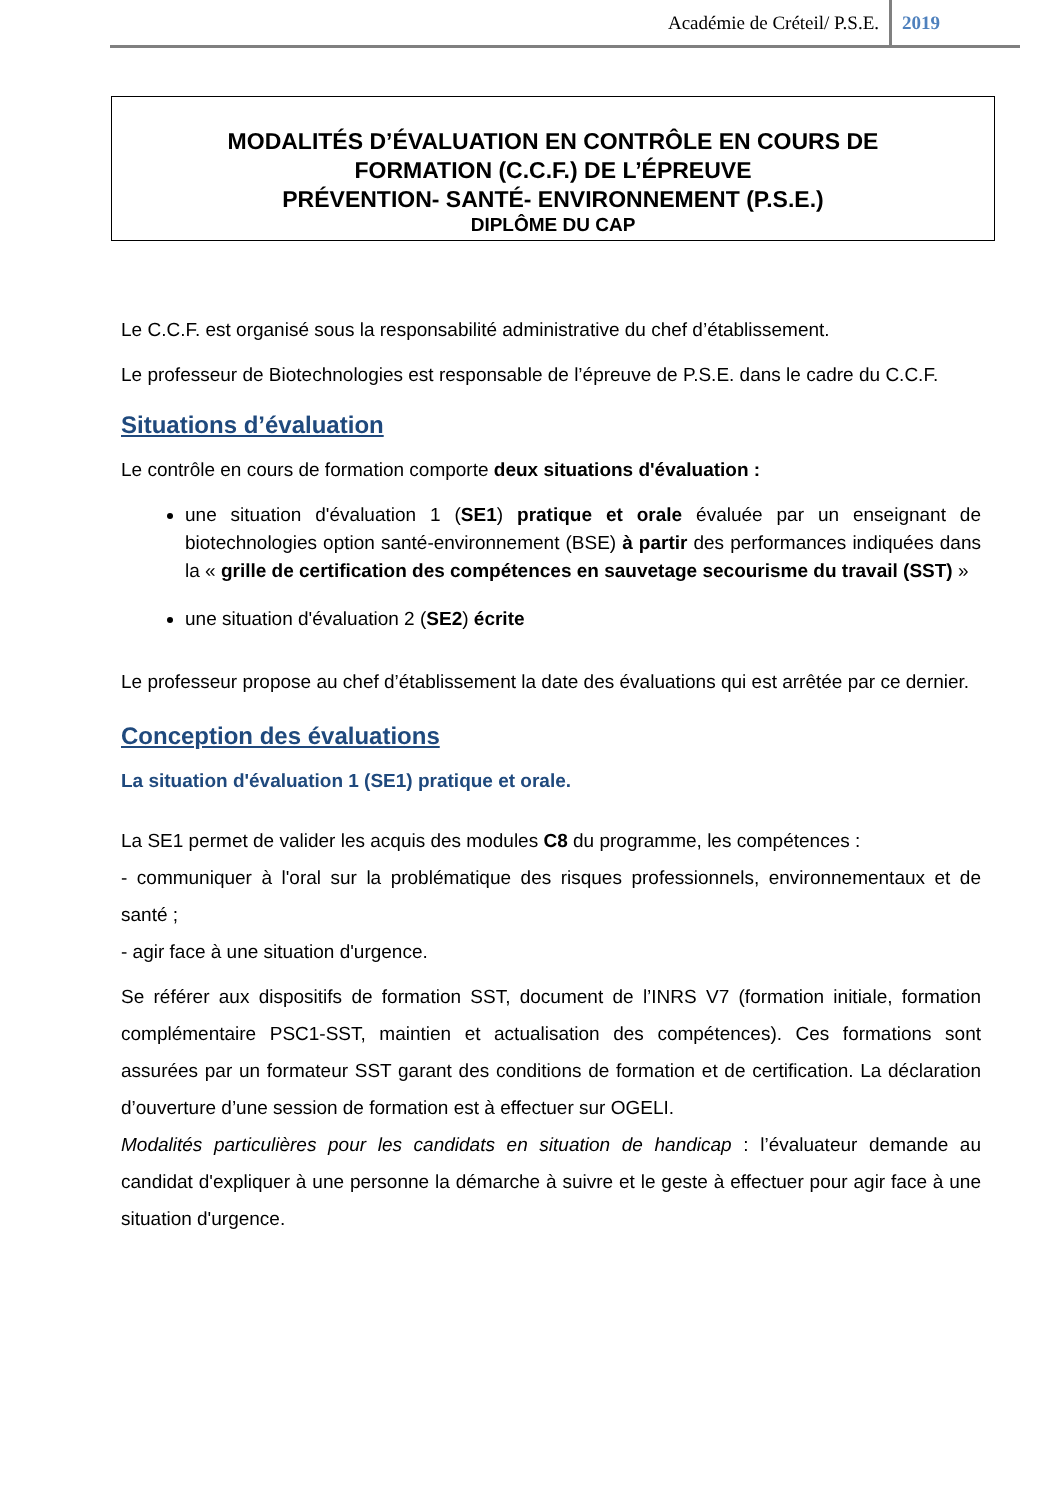Académie de Créteil/ P.S.E. 2019
MODALITÉS D’ÉVALUATION EN CONTRÔLE EN COURS DE
FORMATION (C.C.F.) DE L’ÉPREUVE
PRÉVENTION- SANTÉ- ENVIRONNEMENT (P.S.E.)
DIPLÔME DU CAP
Le C.C.F. est organisé sous la responsabilité administrative du chef d’établissement.
Le professeur de Biotechnologies est responsable de l’épreuve de P.S.E. dans le cadre du C.C.F.
Situations d’évaluation
Le contrôle en cours de formation comporte deux situations d'évaluation :
une situation d'évaluation 1 (SE1) pratique et orale évaluée par un enseignant de biotechnologies option santé-environnement (BSE) à partir des performances indiquées dans la « grille de certification des compétences en sauvetage secourisme du travail (SST) »
une situation d'évaluation 2 (SE2) écrite
Le professeur propose au chef d’établissement la date des évaluations qui est arrêtée par ce dernier.
Conception des évaluations
La situation d'évaluation 1 (SE1) pratique et orale.
La SE1 permet de valider les acquis des modules C8 du programme, les compétences :
- communiquer à l'oral sur la problématique des risques professionnels, environnementaux et de santé ;
- agir face à une situation d'urgence.
Se référer aux dispositifs de formation SST, document de l’INRS V7 (formation initiale, formation complémentaire PSC1-SST, maintien et actualisation des compétences). Ces formations sont assurées par un formateur SST garant des conditions de formation et de certification. La déclaration d’ouverture d’une session de formation est à effectuer sur OGELI.
Modalités particulières pour les candidats en situation de handicap : l’évaluateur demande au candidat d'expliquer à une personne la démarche à suivre et le geste à effectuer pour agir face à une situation d'urgence.